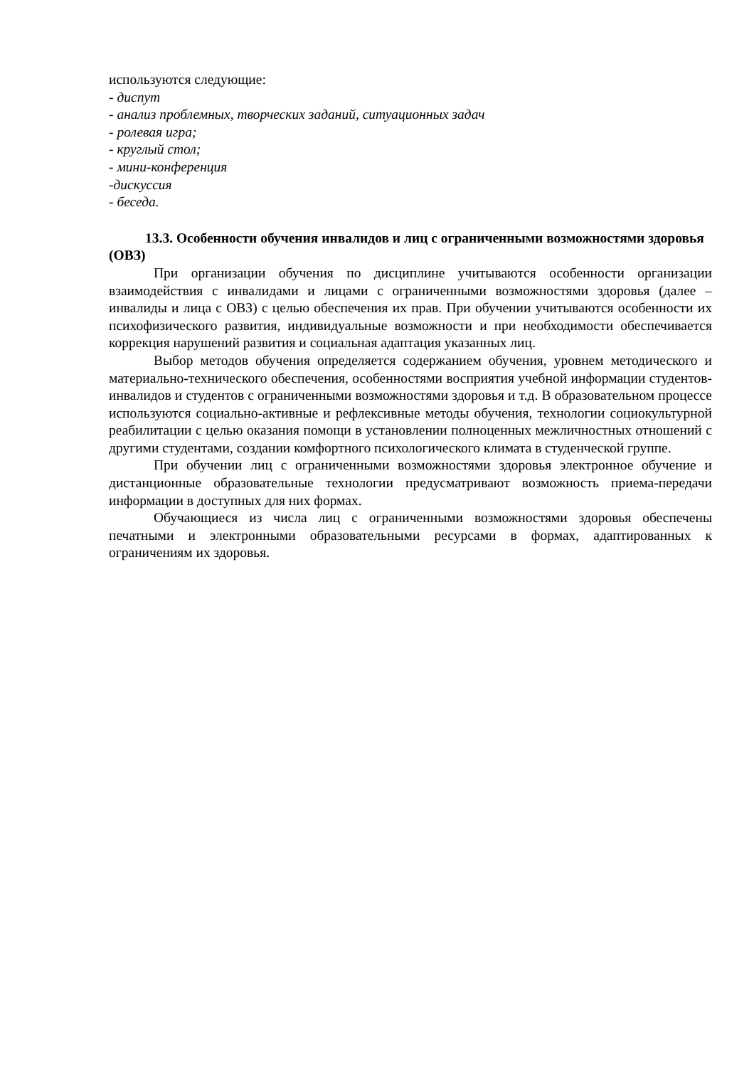используются следующие:
- диспут
- анализ проблемных, творческих заданий, ситуационных задач
- ролевая игра;
- круглый стол;
- мини-конференция
-дискуссия
- беседа.
13.3. Особенности обучения инвалидов и лиц с ограниченными возможностями здоровья (ОВЗ)
При организации обучения по дисциплине учитываются особенности организации взаимодействия с инвалидами и лицами с ограниченными возможностями здоровья (далее – инвалиды и лица с ОВЗ) с целью обеспечения их прав. При обучении учитываются особенности их психофизического развития, индивидуальные возможности и при необходимости обеспечивается коррекция нарушений развития и социальная адаптация указанных лиц.
Выбор методов обучения определяется содержанием обучения, уровнем методического и материально-технического обеспечения, особенностями восприятия учебной информации студентов-инвалидов и студентов с ограниченными возможностями здоровья и т.д. В образовательном процессе используются социально-активные и рефлексивные методы обучения, технологии социокультурной реабилитации с целью оказания помощи в установлении полноценных межличностных отношений с другими студентами, создании комфортного психологического климата в студенческой группе.
При обучении лиц с ограниченными возможностями здоровья электронное обучение и дистанционные образовательные технологии предусматривают возможность приема-передачи информации в доступных для них формах.
Обучающиеся из числа лиц с ограниченными возможностями здоровья обеспечены печатными и электронными образовательными ресурсами в формах, адаптированных к ограничениям их здоровья.